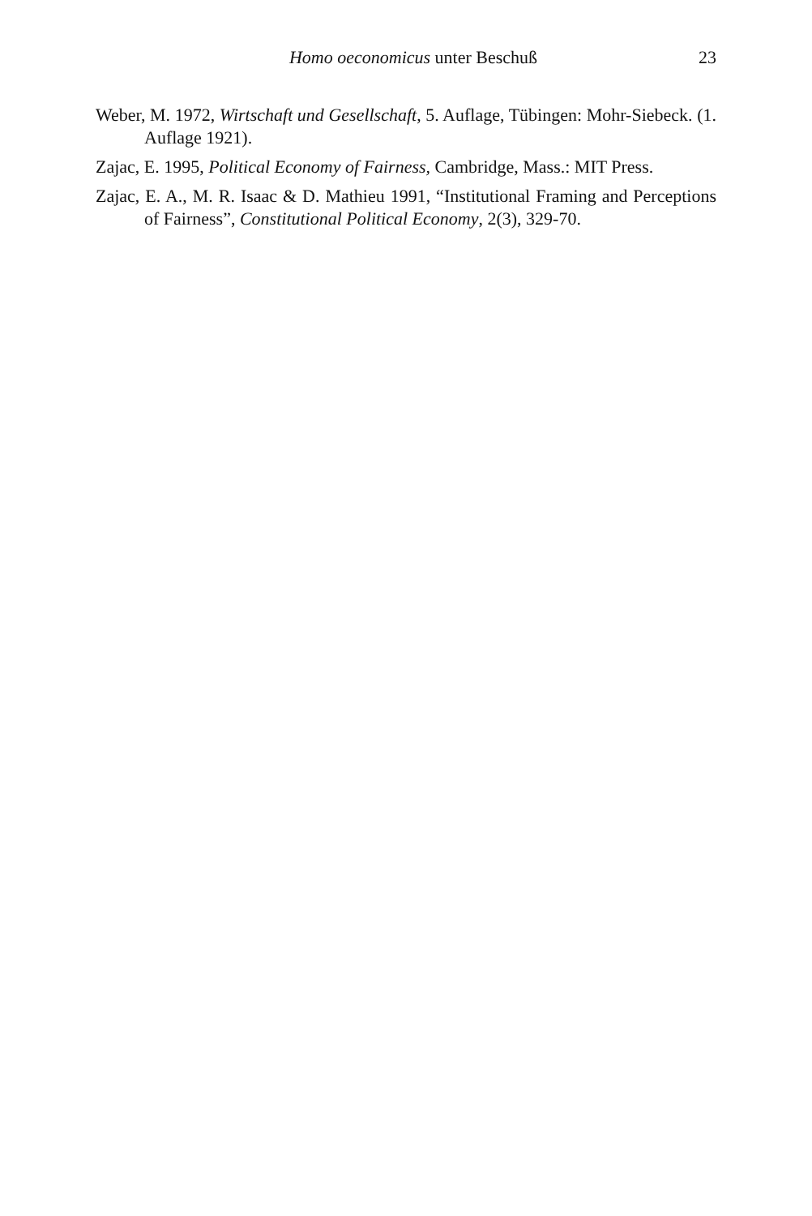Homo oeconomicus unter Beschuß 23
Weber, M. 1972, Wirtschaft und Gesellschaft, 5. Auflage, Tübingen: Mohr-Siebeck. (1. Auflage 1921).
Zajac, E. 1995, Political Economy of Fairness, Cambridge, Mass.: MIT Press.
Zajac, E. A., M. R. Isaac & D. Mathieu 1991, “Institutional Framing and Perceptions of Fairness”, Constitutional Political Economy, 2(3), 329-70.